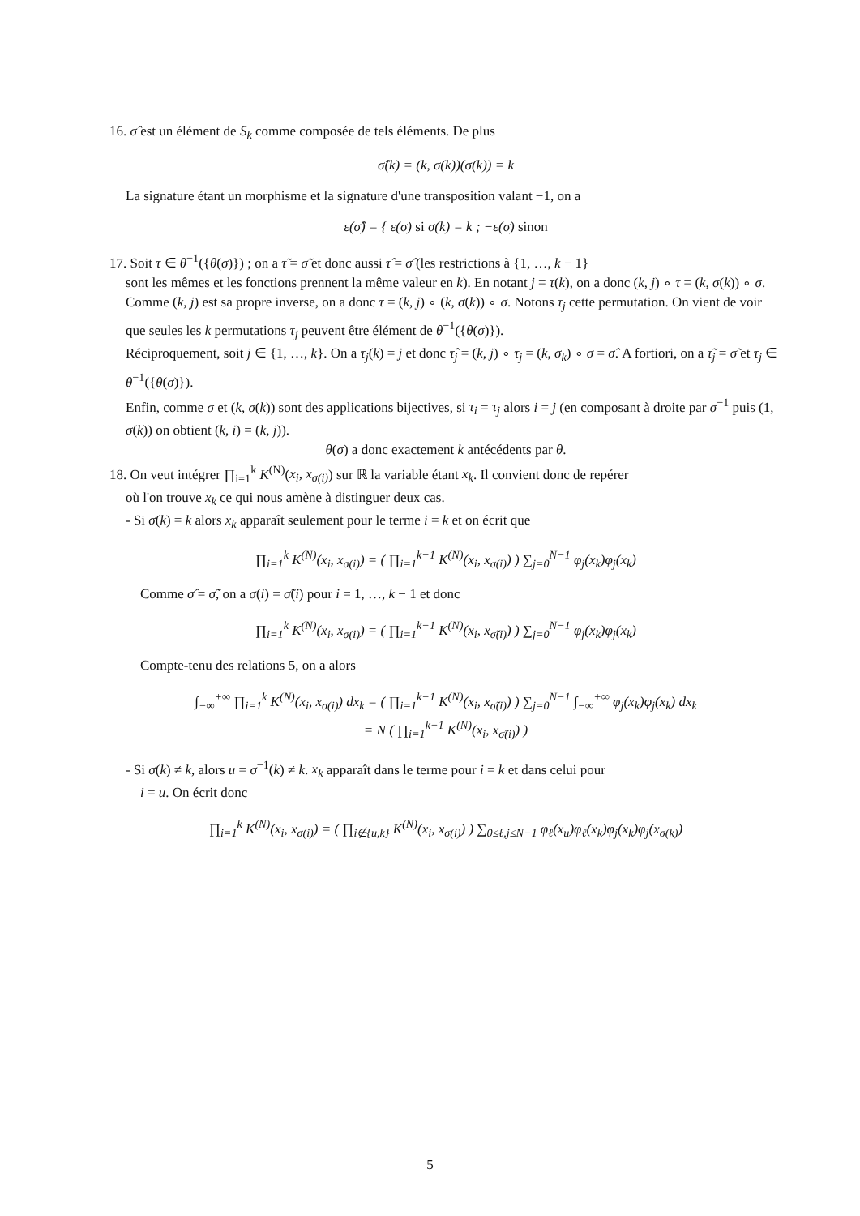16. σ̂ est un élément de S<sub>k</sub> comme composée de tels éléments. De plus
σ̂(k) = (k, σ(k))(σ(k)) = k
La signature étant un morphisme et la signature d'une transposition valant −1, on a
ε(σ̂) = { ε(σ) si σ(k) = k ; −ε(σ) sinon
17. Soit τ ∈ θ<sup>−1</sup>({θ(σ)}) ; on a τ̃ = σ̃ et donc aussi τ̂ = σ̂ (les restrictions à {1, …, k − 1}
sont les mêmes et les fonctions prennent la même valeur en k). En notant j = τ(k), on a donc (k, j) ∘ τ = (k, σ(k)) ∘ σ. Comme (k, j) est sa propre inverse, on a donc τ = (k, j) ∘ (k, σ(k)) ∘ σ. Notons τ<sub>j</sub> cette permutation. On vient de voir que seules les k permutations τ<sub>j</sub> peuvent être élément de θ<sup>−1</sup>({θ(σ)}).
Réciproquement, soit j ∈ {1, …, k}. On a τ<sub>j</sub>(k) = j et donc τ̂<sub>j</sub> = (k, j) ∘ τ<sub>j</sub> = (k, σ<sub>k</sub>) ∘ σ = σ̂. A fortiori, on a τ̃<sub>j</sub> = σ̃ et τ<sub>j</sub> ∈ θ<sup>−1</sup>({θ(σ)}).
Enfin, comme σ et (k, σ(k)) sont des applications bijectives, si τ<sub>i</sub> = τ<sub>j</sub> alors i = j (en composant à droite par σ<sup>−1</sup> puis (1, σ(k)) on obtient (k, i) = (k, j)).
θ(σ) a donc exactement k antécédents par θ.
18. On veut intégrer ∏<sub>i=1</sub><sup>k</sup> K<sup>(N)</sup>(x<sub>i</sub>, x<sub>σ(i)</sub>) sur ℝ la variable étant x<sub>k</sub>. Il convient donc de repérer
où l'on trouve x<sub>k</sub> ce qui nous amène à distinguer deux cas.
- Si σ(k) = k alors x<sub>k</sub> apparaît seulement pour le terme i = k et on écrit que
∏<sub>i=1</sub><sup>k</sup> K<sup>(N)</sup>(x<sub>i</sub>, x<sub>σ(i)</sub>) = ( ∏<sub>i=1</sub><sup>k−1</sup> K<sup>(N)</sup>(x<sub>i</sub>, x<sub>σ(i)</sub>) ) ∑<sub>j=0</sub><sup>N−1</sup> φ<sub>j</sub>(x<sub>k</sub>)φ<sub>j</sub>(x<sub>k</sub>)
Comme σ̂ = σ̃, on a σ(i) = σ̃(i) pour i = 1, …, k − 1 et donc
∏<sub>i=1</sub><sup>k</sup> K<sup>(N)</sup>(x<sub>i</sub>, x<sub>σ(i)</sub>) = ( ∏<sub>i=1</sub><sup>k−1</sup> K<sup>(N)</sup>(x<sub>i</sub>, x<sub>σ̃(i)</sub>) ) ∑<sub>j=0</sub><sup>N−1</sup> φ<sub>j</sub>(x<sub>k</sub>)φ<sub>j</sub>(x<sub>k</sub>)
Compte-tenu des relations 5, on a alors
∫<sub>−∞</sub><sup>+∞</sup> ∏<sub>i=1</sub><sup>k</sup> K<sup>(N)</sup>(x<sub>i</sub>, x<sub>σ(i)</sub>) dx<sub>k</sub> = ( ∏<sub>i=1</sub><sup>k−1</sup> K<sup>(N)</sup>(x<sub>i</sub>, x<sub>σ̃(i)</sub>) ) ∑<sub>j=0</sub><sup>N−1</sup> ∫<sub>−∞</sub><sup>+∞</sup> φ<sub>j</sub>(x<sub>k</sub>)φ<sub>j</sub>(x<sub>k</sub>) dx<sub>k</sub>
= N ( ∏<sub>i=1</sub><sup>k−1</sup> K<sup>(N)</sup>(x<sub>i</sub>, x<sub>σ̃(i)</sub>) )
- Si σ(k) ≠ k, alors u = σ<sup>−1</sup>(k) ≠ k. x<sub>k</sub> apparaît dans le terme pour i = k et dans celui pour
i = u. On écrit donc
∏<sub>i=1</sub><sup>k</sup> K<sup>(N)</sup>(x<sub>i</sub>, x<sub>σ(i)</sub>) = ( ∏<sub>i∉{u,k}</sub> K<sup>(N)</sup>(x<sub>i</sub>, x<sub>σ(i)</sub>) ) ∑<sub>0≤ℓ,j≤N−1</sub> φ<sub>ℓ</sub>(x<sub>u</sub>)φ<sub>ℓ</sub>(x<sub>k</sub>)φ<sub>j</sub>(x<sub>k</sub>)φ<sub>j</sub>(x<sub>σ(k)</sub>)
5